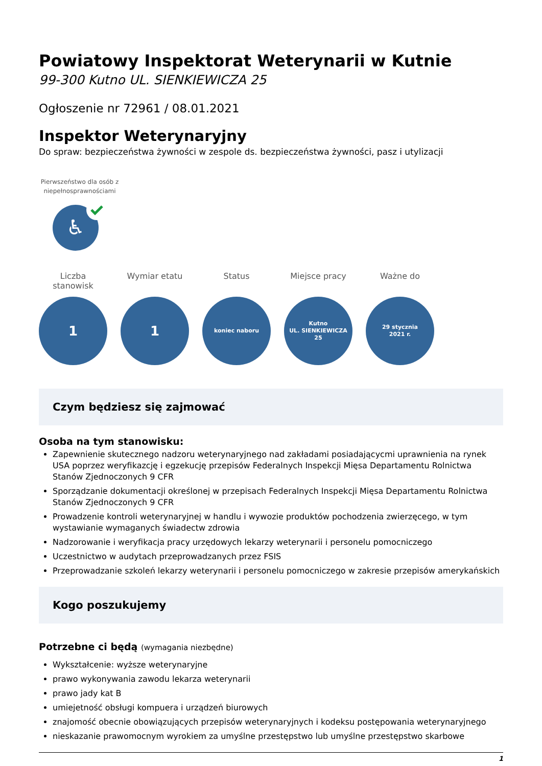Powiatowy Inspektorat Weterynarii w Kutnie
99-300 Kutno UL. SIENKIEWICZA 25
Ogłoszenie nr 72961 / 08.01.2021
Inspektor Weterynaryjny
Do spraw: bezpieczeństwa żywności w zespole ds. bezpieczeństwa żywności, pasz i utylizacji
Pierwszeństwo dla osób z niepełnosprawnościami
♿
Liczba stanowisk
1
Wymiar etatu
1
Status
koniec naboru
Miejsce pracy
Kutno
UL. SIENKIEWICZA
25
Ważne do
29 stycznia
2021 r.
Czym będziesz się zajmować
Osoba na tym stanowisku:
Zapewnienie skutecznego nadzoru weterynaryjnego nad zakładami posiadającycmi uprawnienia na rynek USA poprzez weryfikazcję i egzekucję przepisów Federalnych Inspekcji Mięsa Departamentu Rolnictwa Stanów Zjednoczonych 9 CFR
Sporządzanie dokumentacji określonej w przepisach Federalnych Inspekcji Mięsa Departamentu Rolnictwa Stanów Zjednoczonych 9 CFR
Prowadzenie kontroli weterynaryjnej w handlu i wywozie produktów pochodzenia zwierzęcego, w tym wystawianie wymaganych świadectw zdrowia
Nadzorowanie i weryfikacja pracy urzędowych lekarzy weterynarii i personelu pomocniczego
Uczestnictwo w audytach przeprowadzanych przez FSIS
Przeprowadzanie szkoleń lekarzy weterynarii i personelu pomocniczego w zakresie przepisów amerykańskich
Kogo poszukujemy
Potrzebne ci będą (wymagania niezbędne)
Wykształcenie: wyższe weterynaryjne
prawo wykonywania zawodu lekarza weterynarii
prawo jady kat B
umiejetność obsługi kompuera i urządzeń biurowych
znajomość obecnie obowiązujących przepisów weterynaryjnych i kodeksu postępowania weterynaryjnego
nieskazanie prawomocnym wyrokiem za umyślne przestępstwo lub umyślne przestępstwo skarbowe
1